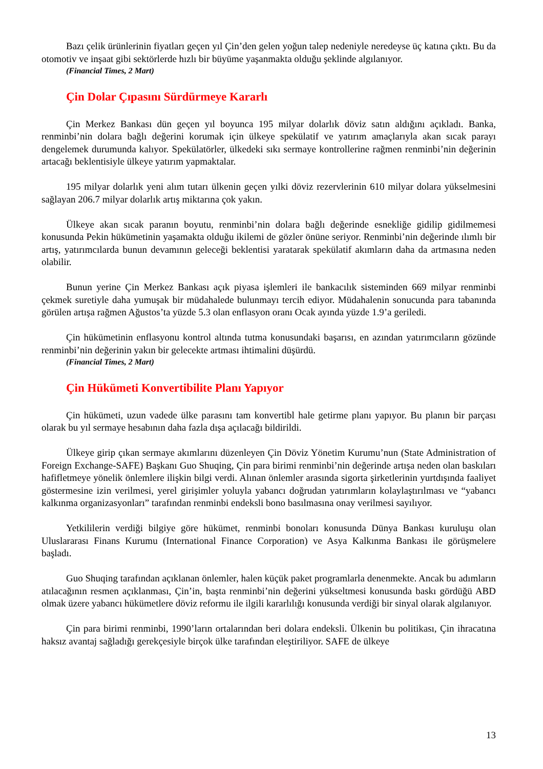Bazı çelik ürünlerinin fiyatları geçen yıl Çin’den gelen yoğun talep nedeniyle neredeyse üç katına çıktı. Bu da otomotiv ve inşaat gibi sektörlerde hızlı bir büyüme yaşanmakta olduğu şeklinde algılanıyor.
(Financial Times, 2 Mart)
Çin Dolar Çıpasını Sürdürmeye Kararlı
Çin Merkez Bankası dün geçen yıl boyunca 195 milyar dolarlık döviz satın aldığını açıkladı. Banka, renminbi’nin dolara bağlı değerini korumak için ülkeye spekülatif ve yatırım amaçlarıyla akan sıcak parayı dengelemek durumunda kalıyor. Spekülatörler, ülkedeki sıkı sermaye kontrollerine rağmen renminbi’nin değerinin artacağı beklentisiyle ülkeye yatırım yapmaktalar.
195 milyar dolarlık yeni alım tutarı ülkenin geçen yılki döviz rezervlerinin 610 milyar dolara yükselmesini sağlayan 206.7 milyar dolarlık artış miktarına çok yakın.
Ülkeye akan sıcak paranın boyutu, renminbi’nin dolara bağlı değerinde esnekliğe gidilip gidilmemesi konusunda Pekin hükümetinin yaşamakta olduğu ikilemi de gözler önüne seriyor. Renminbi’nin değerinde ılımlı bir artış, yatırımcılarda bunun devamının geleceği beklentisi yaratarak spekülatif akımların daha da artmasına neden olabilir.
Bunun yerine Çin Merkez Bankası açık piyasa işlemleri ile bankacılık sisteminden 669 milyar renminbi çekmek suretiyle daha yumuşak bir müdahalede bulunmayı tercih ediyor. Müdahalenin sonucunda para tabanında görülen artışa rağmen Ağustos’ta yüzde 5.3 olan enflasyon oranı Ocak ayında yüzde 1.9’a geriledi.
Çin hükümetinin enflasyonu kontrol altında tutma konusundaki başarısı, en azından yatırımcıların gözünde renminbi’nin değerinin yakın bir gelecekte artması ihtimalini düşürdü.
(Financial Times, 2 Mart)
Çin Hükümeti Konvertibilite Planı Yapıyor
Çin hükümeti, uzun vadede ülke parasını tam konvertibl hale getirme planı yapıyor. Bu planın bir parçası olarak bu yıl sermaye hesabının daha fazla dışa açılacağı bildirildi.
Ülkeye girip çıkan sermaye akımlarını düzenleyen Çin Döviz Yönetim Kurumu’nun (State Administration of Foreign Exchange-SAFE) Başkanı Guo Shuqing, Çin para birimi renminbi’nin değerinde artışa neden olan baskıları hafifletmeye yönelik önlemlere ilişkin bilgi verdi. Alınan önlemler arasında sigorta şirketlerinin yurtdışında faaliyet göstermesine izin verilmesi, yerel girişimler yoluyla yabancı doğrudan yatırımların kolaylaştırılması ve “yabancı kalkınma organizasyonları” tarafından renminbi endeksli bono basılmasına onay verilmesi sayılıyor.
Yetkililerin verdiği bilgiye göre hükümet, renminbi bonoları konusunda Dünya Bankası kuruluşu olan Uluslararası Finans Kurumu (International Finance Corporation) ve Asya Kalkınma Bankası ile görüşmelere başladı.
Guo Shuqing tarafından açıklanan önlemler, halen küçük paket programlarla denenmekte. Ancak bu adımların atılacağının resmen açıklanması, Çin’in, başta renminbi’nin değerini yükseltmesi konusunda baskı gördüğü ABD olmak üzere yabancı hükümetlere döviz reformu ile ilgili kararlılığı konusunda verdiği bir sinyal olarak algılanıyor.
Çin para birimi renminbi, 1990’ların ortalarından beri dolara endeksli. Ülkenin bu politikası, Çin ihracatına haksız avantaj sağladığı gerekçesiyle birçok ülke tarafından eleştiriliyor. SAFE de ülkeye
13